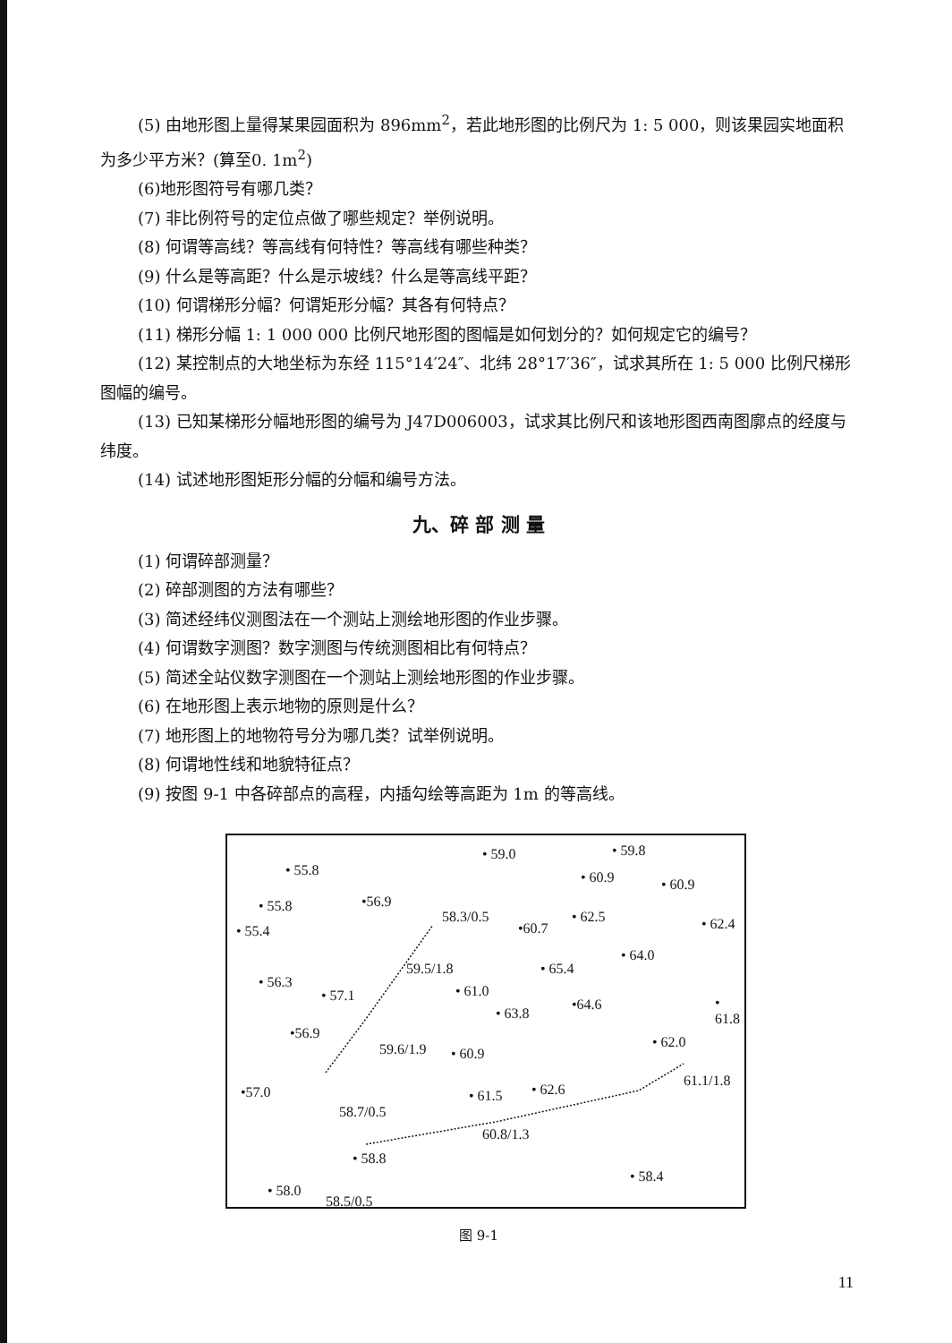(5) 由地形图上量得某果园面积为 896mm<sup>2</sup>，若此地形图的比例尺为 1: 5 000，则该果园实地面积为多少平方米？(算至0. 1m<sup>2</sup>)
(6)地形图符号有哪几类？
(7) 非比例符号的定位点做了哪些规定？举例说明。
(8) 何谓等高线？等高线有何特性？等高线有哪些种类？
(9) 什么是等高距？什么是示坡线？什么是等高线平距？
(10) 何谓梯形分幅？何谓矩形分幅？其各有何特点？
(11) 梯形分幅 1: 1 000 000 比例尺地形图的图幅是如何划分的？如何规定它的编号？
(12) 某控制点的大地坐标为东经 115°14′24″、北纬 28°17′36″，试求其所在 1: 5 000 比例尺梯形图幅的编号。
(13) 已知某梯形分幅地形图的编号为 J47D006003，试求其比例尺和该地形图西南图廓点的经度与纬度。
(14) 试述地形图矩形分幅的分幅和编号方法。
九、碎 部 测 量
(1) 何谓碎部测量？
(2) 碎部测图的方法有哪些？
(3) 简述经纬仪测图法在一个测站上测绘地形图的作业步骤。
(4) 何谓数字测图？数字测图与传统测图相比有何特点？
(5) 简述全站仪数字测图在一个测站上测绘地形图的作业步骤。
(6) 在地形图上表示地物的原则是什么？
(7) 地形图上的地物符号分为哪几类？试举例说明。
(8) 何谓地性线和地貌特征点？
(9) 按图 9-1 中各碎部点的高程，内插勾绘等高距为 1m 的等高线。
• 55.8
• 59.0 • 59.8
• 60.9 • 60.9
• 55.8 •56.9
58.3/0.5
• 55.4 •60.7
• 62.5 • 62.4
59.5/1.8 • 65.4
• 64.0
• 56.3
• 57.1 • 61.0
• 63.8
•64.6 • 61.8
•56.9
59.6/1.9 • 60.9
• 62.0
•57.0 • 61.5 • 62.6
61.1/1.8
58.7/0.5
60.8/1.3
• 58.8
• 58.0
• 58.4
58.5/0.5
图 9-1
11